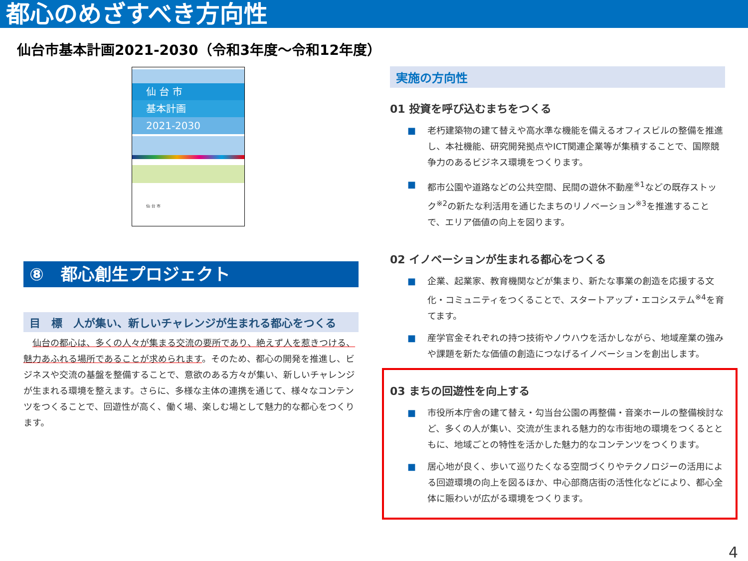都心のめざすべき方向性
仙台市基本計画2021-2030（令和3年度～令和12年度）
仙 台 市
基本計画
2021-2030
仙 台 市
⑧　都心創生プロジェクト
目　標　人が集い、新しいチャレンジが生まれる都心をつくる
　仙台の都心は、多くの人々が集まる交流の要所であり、絶えず人を惹きつける、魅力あふれる場所であることが求められます。そのため、都心の開発を推進し、ビジネスや交流の基盤を整備することで、意欲のある方々が集い、新しいチャレンジが生まれる環境を整えます。さらに、多様な主体の連携を通じて、様々なコンテンツをつくることで、回遊性が高く、働く場、楽しむ場として魅力的な都心をつくります。
実施の方向性
01 投資を呼び込むまちをつくる
■ 老朽建築物の建て替えや高水準な機能を備えるオフィスビルの整備を推進し、本社機能、研究開発拠点やICT関連企業等が集積することで、国際競争力のあるビジネス環境をつくります。
■ 都市公園や道路などの公共空間、民間の遊休不動産<sup>※1</sup>などの既存ストック<sup>※2</sup>の新たな利活用を通じたまちのリノベーション<sup>※3</sup>を推進することで、エリア価値の向上を図ります。
02 イノベーションが生まれる都心をつくる
■ 企業、起業家、教育機関などが集まり、新たな事業の創造を応援する文化・コミュニティをつくることで、スタートアップ・エコシステム<sup>※4</sup>を育てます。
■ 産学官金それぞれの持つ技術やノウハウを活かしながら、地域産業の強みや課題を新たな価値の創造につなげるイノベーションを創出します。
03 まちの回遊性を向上する
■ 市役所本庁舎の建て替え・勾当台公園の再整備・音楽ホールの整備検討など、多くの人が集い、交流が生まれる魅力的な市街地の環境をつくるとともに、地域ごとの特性を活かした魅力的なコンテンツをつくります。
■ 居心地が良く、歩いて巡りたくなる空間づくりやテクノロジーの活用による回遊環境の向上を図るほか、中心部商店街の活性化などにより、都心全体に賑わいが広がる環境をつくります。
4